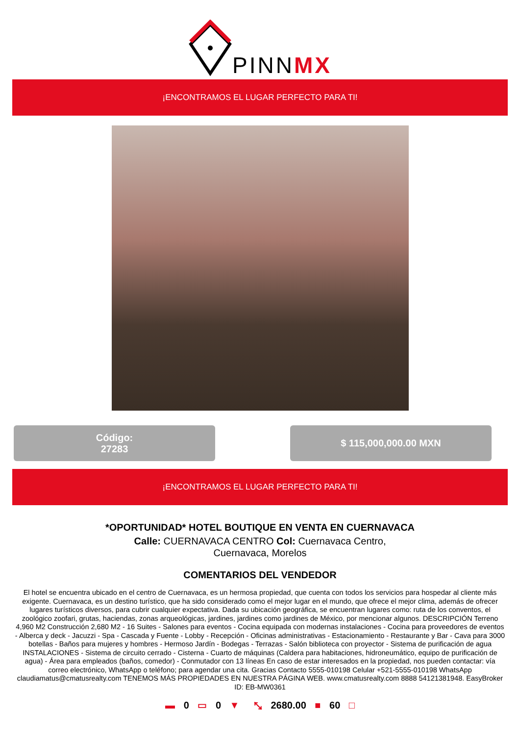PINNMX
¡ENCONTRAMOS EL LUGAR PERFECTO PARA TI!
Código:
27283
$ 115,000,000.00 MXN
¡ENCONTRAMOS EL LUGAR PERFECTO PARA TI!
*OPORTUNIDAD* HOTEL BOUTIQUE EN VENTA EN CUERNAVACA
Calle: CUERNAVACA CENTRO Col: Cuernavaca Centro,
Cuernavaca, Morelos
COMENTARIOS DEL VENDEDOR
El hotel se encuentra ubicado en el centro de Cuernavaca, es un hermosa propiedad, que cuenta con todos los servicios para hospedar al cliente más exigente. Cuernavaca, es un destino turístico, que ha sido considerado como el mejor lugar en el mundo, que ofrece el mejor clima, además de ofrecer lugares turísticos diversos, para cubrir cualquier expectativa. Dada su ubicación geográfica, se encuentran lugares como: ruta de los conventos, el zoológico zoofari, grutas, haciendas, zonas arqueológicas, jardines, jardines como jardines de México, por mencionar algunos. DESCRIPCIÓN Terreno 4,960 M2 Construcción 2,680 M2 - 16 Suites - Salones para eventos - Cocina equipada con modernas instalaciones - Cocina para proveedores de eventos - Alberca y deck - Jacuzzi - Spa - Cascada y Fuente - Lobby - Recepción - Oficinas administrativas - Estacionamiento - Restaurante y Bar - Cava para 3000 botellas - Baños para mujeres y hombres - Hermoso Jardín - Bodegas - Terrazas - Salón biblioteca con proyector - Sistema de purificación de agua INSTALACIONES - Sistema de circuito cerrado - Cisterna - Cuarto de máquinas (Caldera para habitaciones, hidroneumático, equipo de purificación de agua) - Área para empleados (baños, comedor) - Conmutador con 13 líneas En caso de estar interesados en la propiedad, nos pueden contactar: vía correo electrónico, WhatsApp o teléfono; para agendar una cita. Gracias Contacto 5555-010198 Celular +521-5555-010198 WhatsApp claudiamatus@cmatusrealty.com TENEMOS MÁS PROPIEDADES EN NUESTRA PÁGINA WEB. www.cmatusrealty.com 8888 54121381948. EasyBroker ID: EB-MW0361
▬ 0 ▭ 0 ▼ ⤡ 2680.00 ■ 60 □